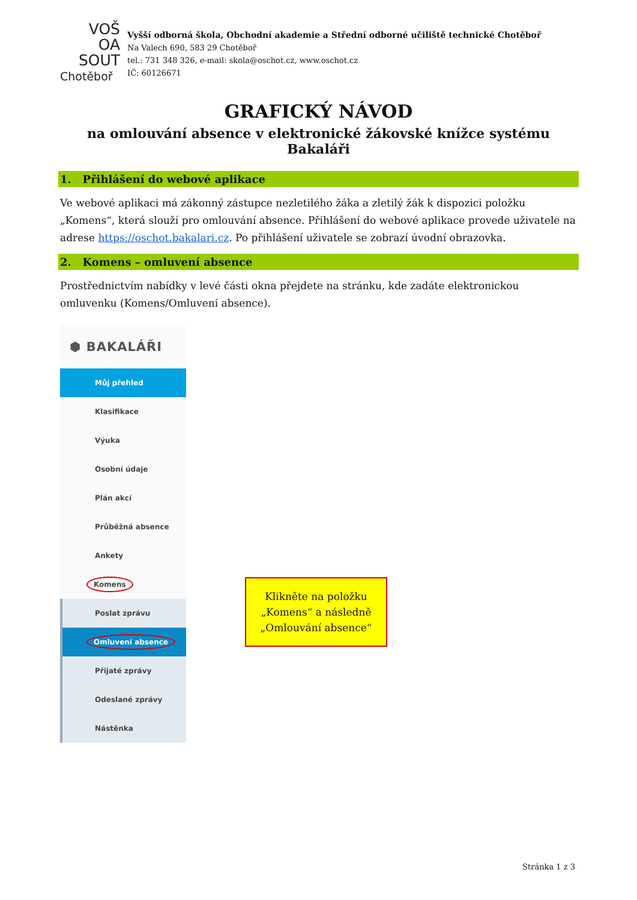VOŠ
OA
SOUT
Chotěboř
Vyšší odborná škola, Obchodní akademie a Střední odborné učiliště technické Chotěboř
Na Valech 690, 583 29 Chotěboř
tel.: 731 348 326, e-mail: skola@oschot.cz, www.oschot.cz
IČ: 60126671
GRAFICKÝ NÁVOD
na omlouvání absence v elektronické žákovské knížce systému Bakaláři
1. Přihlášení do webové aplikace
Ve webové aplikaci má zákonný zástupce nezletilého žáka a zletilý žák k dispozici položku „Komens“, která slouží pro omlouvání absence. Přihlášení do webové aplikace provede uživatele na adrese https://oschot.bakalari.cz. Po přihlášení uživatele se zobrazí úvodní obrazovka.
2. Komens – omluvení absence
Prostřednictvím nabídky v levé části okna přejdete na stránku, kde zadáte elektronickou omluvenku (Komens/Omluvení absence).
⬢ BAKALÁŘI
Můj přehled
Klasifikace
Výuka
Osobní údaje
Plán akcí
Průběžná absence
Ankety
Komens
Poslat zprávu
Omluvení absence
Přijaté zprávy
Odeslané zprávy
Nástěnka
Klikněte na položku „Komens“ a následně „Omlouvání absence“
Stránka 1 z 3